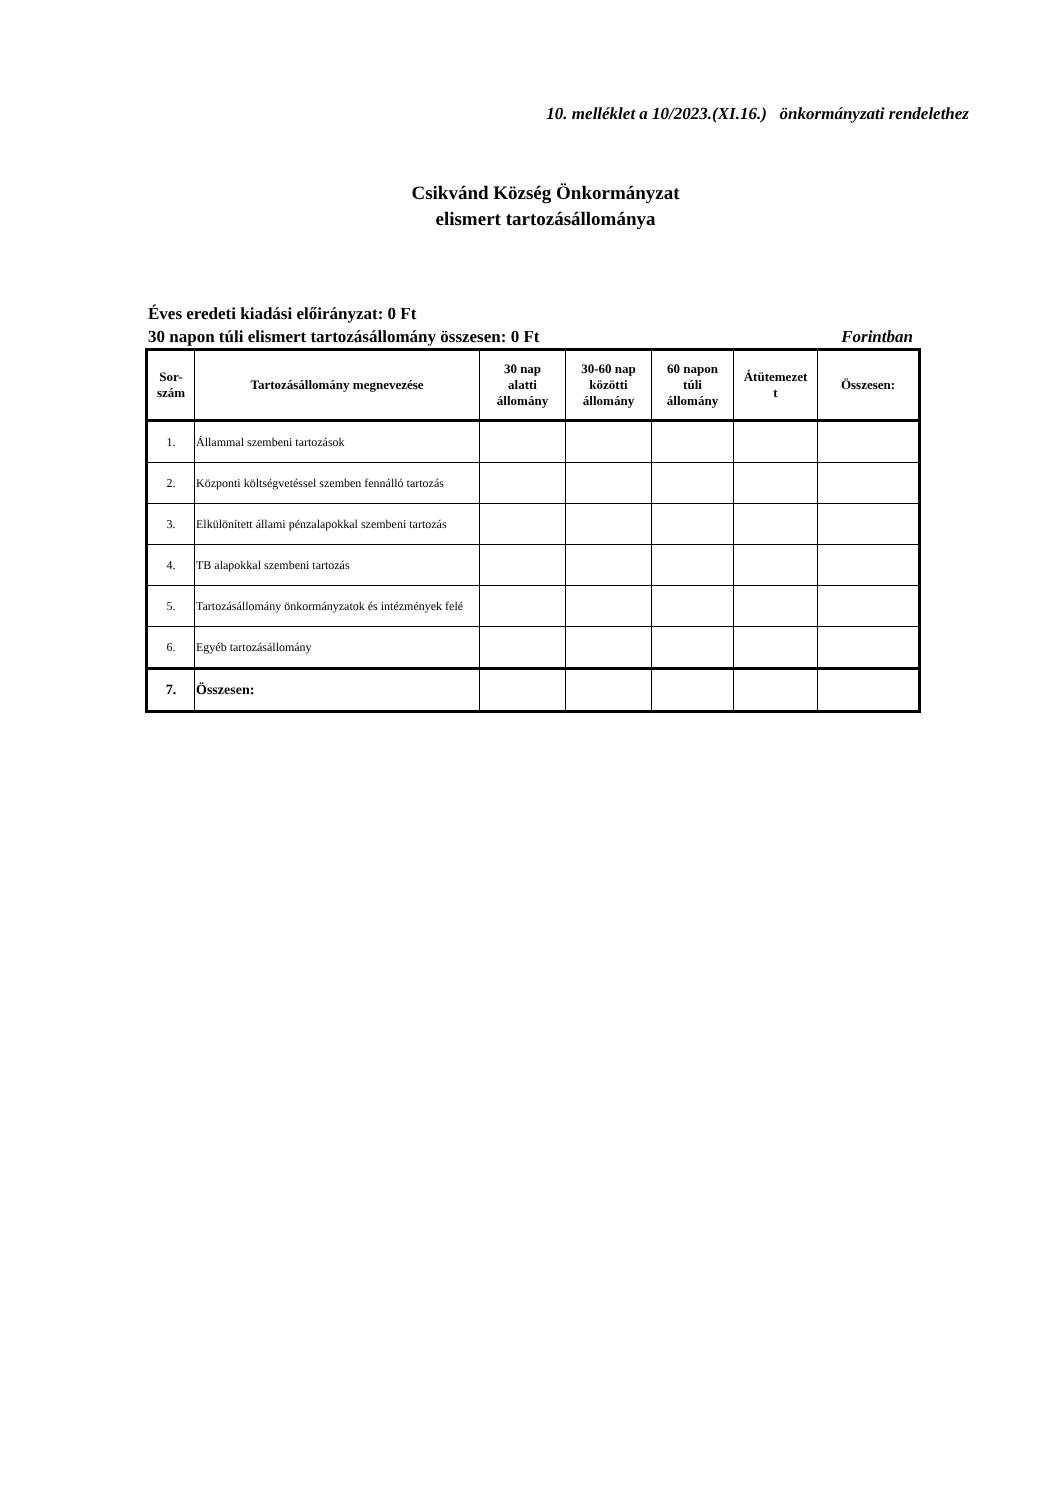10. melléklet a 10/2023.(XI.16.) önkormányzati rendelethez
Csikvánd Község Önkormányzat
elismert tartozásállománya
Éves eredeti kiadási előirányzat: 0 Ft
30 napon túli elismert tartozásállomány összesen: 0 Ft Forintban
| Sor- szám | Tartozásállomány megnevezése | 30 nap alatti állomány | 30-60 nap közötti állomány | 60 napon túli állomány | Átütemezet t | Összesen: |
| --- | --- | --- | --- | --- | --- | --- |
| 1. | Állammal szembeni tartozások | | | | | |
| 2. | Központi költségvetéssel szemben fennálló tartozás | | | | | |
| 3. | Elkülönített állami pénzalapokkal szembeni tartozás | | | | | |
| 4. | TB alapokkal szembeni tartozás | | | | | |
| 5. | Tartozásállomány önkormányzatok és intézmények felé | | | | | |
| 6. | Egyéb tartozásállomány | | | | | |
| 7. | Összesen: | | | | | |